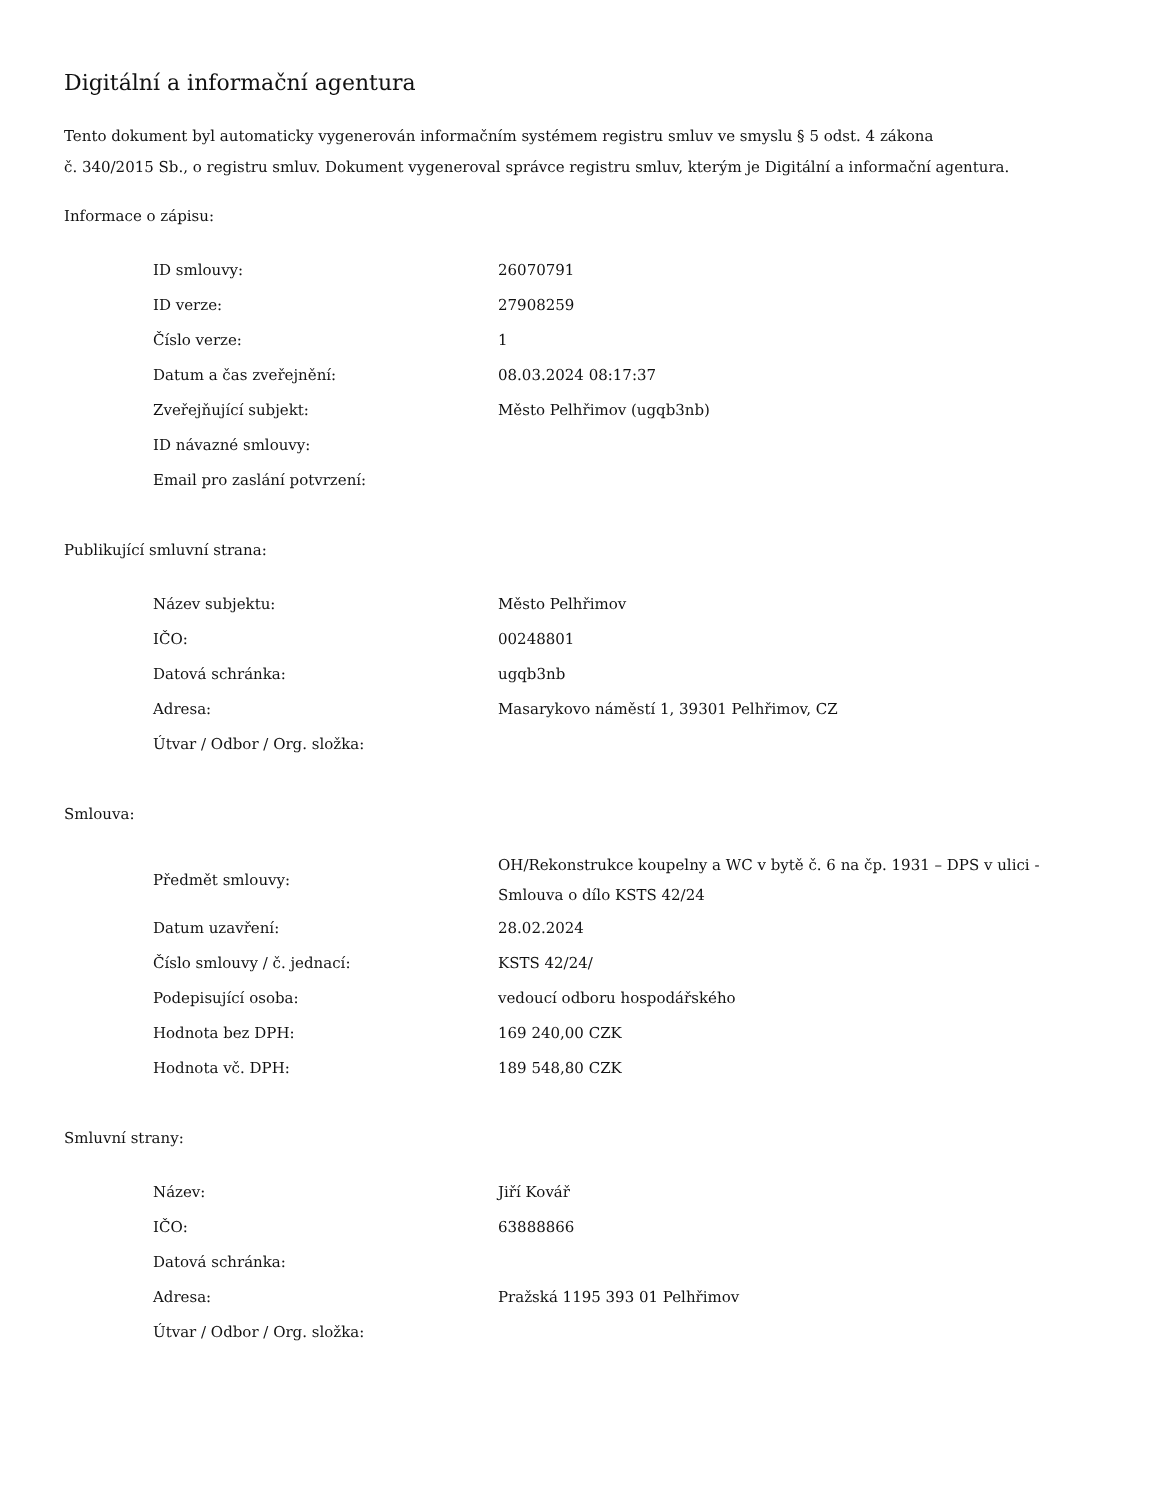Digitální a informační agentura
Tento dokument byl automaticky vygenerován informačním systémem registru smluv ve smyslu § 5 odst. 4 zákona
č. 340/2015 Sb., o registru smluv. Dokument vygeneroval správce registru smluv, kterým je Digitální a informační agentura.
Informace o zápisu:
| ID smlouvy: | 26070791 |
| ID verze: | 27908259 |
| Číslo verze: | 1 |
| Datum a čas zveřejnění: | 08.03.2024 08:17:37 |
| Zveřejňující subjekt: | Město Pelhřimov (ugqb3nb) |
| ID návazné smlouvy: | |
| Email pro zaslání potvrzení: | |
Publikující smluvní strana:
| Název subjektu: | Město Pelhřimov |
| IČO: | 00248801 |
| Datová schránka: | ugqb3nb |
| Adresa: | Masarykovo náměstí 1, 39301 Pelhřimov, CZ |
| Útvar / Odbor / Org. složka: | |
Smlouva:
| Předmět smlouvy: | OH/Rekonstrukce koupelny a WC v bytě č. 6 na čp. 1931 – DPS v ulici - Smlouva o dílo KSTS 42/24 |
| Datum uzavření: | 28.02.2024 |
| Číslo smlouvy / č. jednací: | KSTS 42/24/ |
| Podepisující osoba: | vedoucí odboru hospodářského |
| Hodnota bez DPH: | 169 240,00 CZK |
| Hodnota vč. DPH: | 189 548,80 CZK |
Smluvní strany:
| Název: | Jiří Kovář |
| IČO: | 63888866 |
| Datová schránka: | |
| Adresa: | Pražská 1195 393 01 Pelhřimov |
| Útvar / Odbor / Org. složka: | |